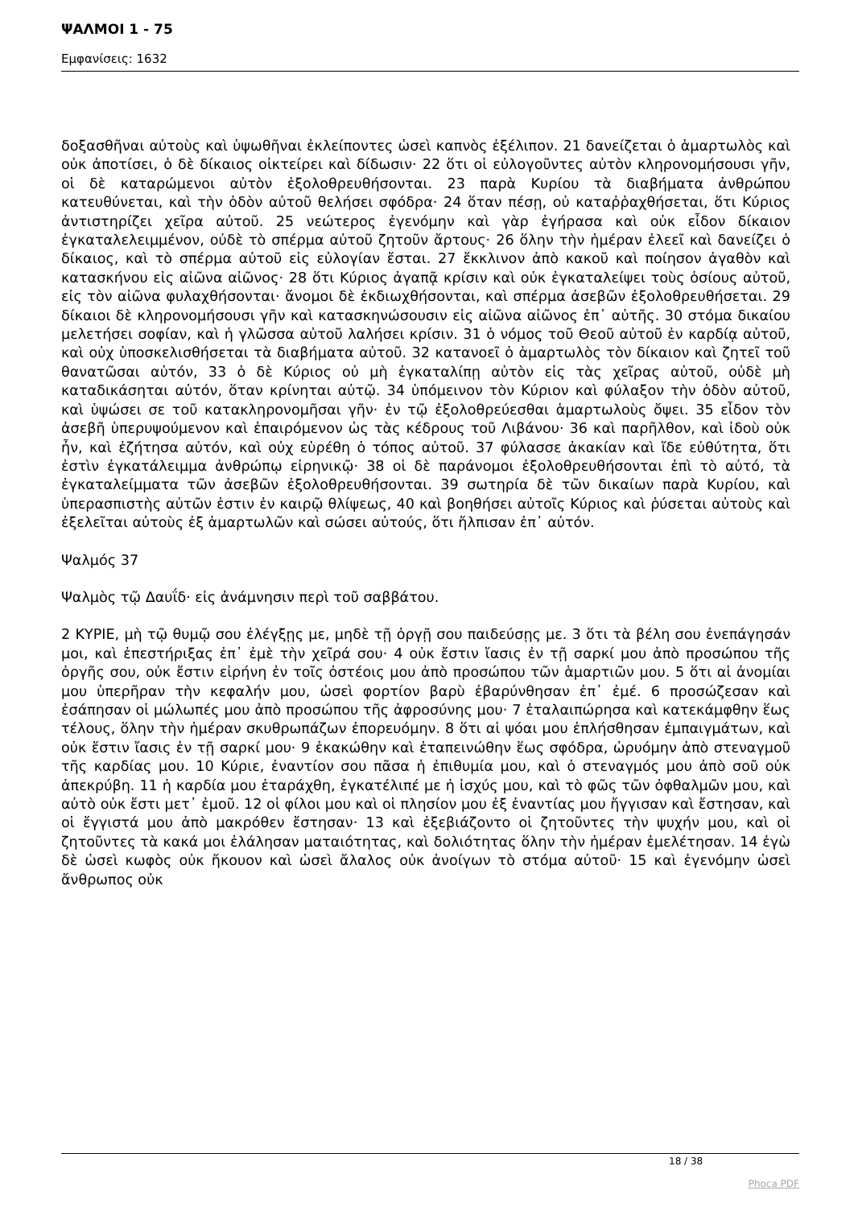ΨΑΛΜΟΙ 1 - 75
Εμφανίσεις: 1632
δοξασθῆναι αὐτοὺς καὶ ὑψωθῆναι ἐκλείποντες ὡσεὶ καπνὸς ἐξέλιπον. 21 δανείζεται ὁ ἁμαρτωλὸς καὶ οὐκ ἀποτίσει, ὁ δὲ δίκαιος οἰκτείρει καὶ δίδωσιν· 22 ὅτι οἱ εὐλογοῦντες αὐτὸν κληρονομήσουσι γῆν, οἱ δὲ καταρώμενοι αὐτὸν ἐξολοθρευθήσονται. 23 παρὰ Κυρίου τὰ διαβήματα ἀνθρώπου κατευθύνεται, καὶ τὴν ὁδὸν αὐτοῦ θελήσει σφόδρα· 24 ὅταν πέσῃ, οὐ καταῤῥαχθήσεται, ὅτι Κύριος ἀντιστηρίζει χεῖρα αὐτοῦ. 25 νεώτερος ἐγενόμην καὶ γὰρ ἐγήρασα καὶ οὐκ εἶδον δίκαιον ἐγκαταλελειμμένον, οὐδὲ τὸ σπέρμα αὐτοῦ ζητοῦν ἄρτους· 26 ὅλην τὴν ἡμέραν ἐλεεῖ καὶ δανείζει ὁ δίκαιος, καὶ τὸ σπέρμα αὐτοῦ εἰς εὐλογίαν ἔσται. 27 ἔκκλινον ἀπὸ κακοῦ καὶ ποίησον ἀγαθὸν καὶ κατασκήνου εἰς αἰῶνα αἰῶνος· 28 ὅτι Κύριος ἀγαπᾷ κρίσιν καὶ οὐκ ἐγκαταλείψει τοὺς ὁσίους αὐτοῦ, εἰς τὸν αἰῶνα φυλαχθήσονται· ἄνομοι δὲ ἐκδιωχθήσονται, καὶ σπέρμα ἀσεβῶν ἐξολοθρευθήσεται. 29 δίκαιοι δὲ κληρονομήσουσι γῆν καὶ κατασκηνώσουσιν εἰς αἰῶνα αἰῶνος ἐπ᾿ αὐτῆς. 30 στόμα δικαίου μελετήσει σοφίαν, καὶ ἡ γλῶσσα αὐτοῦ λαλήσει κρίσιν. 31 ὁ νόμος τοῦ Θεοῦ αὐτοῦ ἐν καρδίᾳ αὐτοῦ, καὶ οὐχ ὑποσκελισθήσεται τὰ διαβήματα αὐτοῦ. 32 κατανοεῖ ὁ ἁμαρτωλὸς τὸν δίκαιον καὶ ζητεῖ τοῦ θανατῶσαι αὐτόν, 33 ὁ δὲ Κύριος οὐ μὴ ἐγκαταλίπῃ αὐτὸν εἰς τὰς χεῖρας αὐτοῦ, οὐδὲ μὴ καταδικάσηται αὐτόν, ὅταν κρίνηται αὐτῷ. 34 ὑπόμεινον τὸν Κύριον καὶ φύλαξον τὴν ὁδὸν αὐτοῦ, καὶ ὑψώσει σε τοῦ κατακληρονομῆσαι γῆν· ἐν τῷ ἐξολοθρεύεσθαι ἁμαρτωλοὺς ὄψει. 35 εἶδον τὸν ἀσεβῆ ὑπερυψούμενον καὶ ἐπαιρόμενον ὡς τὰς κέδρους τοῦ Λιβάνου· 36 καὶ παρῆλθον, καὶ ἰδοὺ οὐκ ἦν, καὶ ἐζήτησα αὐτόν, καὶ οὐχ εὑρέθη ὁ τόπος αὐτοῦ. 37 φύλασσε ἀκακίαν καὶ ἴδε εὐθύτητα, ὅτι ἐστὶν ἐγκατάλειμμα ἀνθρώπῳ εἰρηνικῷ· 38 οἱ δὲ παράνομοι ἐξολοθρευθήσονται ἐπὶ τὸ αὐτό, τὰ ἐγκαταλείμματα τῶν ἀσεβῶν ἐξολοθρευθήσονται. 39 σωτηρία δὲ τῶν δικαίων παρὰ Κυρίου, καὶ ὑπερασπιστὴς αὐτῶν ἐστιν ἐν καιρῷ θλίψεως, 40 καὶ βοηθήσει αὐτοῖς Κύριος καὶ ῥύσεται αὐτοὺς καὶ ἐξελεῖται αὐτοὺς ἐξ ἁμαρτωλῶν καὶ σώσει αὐτούς, ὅτι ἤλπισαν ἐπ᾿ αὐτόν.
Ψαλμός 37
Ψαλμὸς τῷ Δαυΐδ· εἰς ἀνάμνησιν περὶ τοῦ σαββάτου.
2 ΚΥΡΙΕ, μὴ τῷ θυμῷ σου ἐλέγξῃς με, μηδὲ τῇ ὀργῇ σου παιδεύσῃς με. 3 ὅτι τὰ βέλη σου ἐνεπάγησάν μοι, καὶ ἐπεστήριξας ἐπ᾿ ἐμὲ τὴν χεῖρά σου· 4 οὐκ ἔστιν ἴασις ἐν τῇ σαρκί μου ἀπὸ προσώπου τῆς ὀργῆς σου, οὐκ ἔστιν εἰρήνη ἐν τοῖς ὀστέοις μου ἀπὸ προσώπου τῶν ἁμαρτιῶν μου. 5 ὅτι αἱ ἀνομίαι μου ὑπερῆραν τὴν κεφαλήν μου, ὡσεὶ φορτίον βαρὺ ἐβαρύνθησαν ἐπ᾿ ἐμέ. 6 προσώζεσαν καὶ ἐσάπησαν οἱ μώλωπές μου ἀπὸ προσώπου τῆς ἀφροσύνης μου· 7 ἐταλαιπώρησα καὶ κατεκάμφθην ἕως τέλους, ὅλην τὴν ἡμέραν σκυθρωπάζων ἐπορευόμην. 8 ὅτι αἱ ψόαι μου ἐπλήσθησαν ἐμπαιγμάτων, καὶ οὐκ ἔστιν ἴασις ἐν τῇ σαρκί μου· 9 ἐκακώθην καὶ ἐταπεινώθην ἕως σφόδρα, ὠρυόμην ἀπὸ στεναγμοῦ τῆς καρδίας μου. 10 Κύριε, ἐναντίον σου πᾶσα ἡ ἐπιθυμία μου, καὶ ὁ στεναγμός μου ἀπὸ σοῦ οὐκ ἀπεκρύβη. 11 ἡ καρδία μου ἐταράχθη, ἐγκατέλιπέ με ἡ ἰσχύς μου, καὶ τὸ φῶς τῶν ὀφθαλμῶν μου, καὶ αὐτὸ οὐκ ἔστι μετ᾿ ἐμοῦ. 12 οἱ φίλοι μου καὶ οἱ πλησίον μου ἐξ ἐναντίας μου ἤγγισαν καὶ ἔστησαν, καὶ οἱ ἔγγιστά μου ἀπὸ μακρόθεν ἔστησαν· 13 καὶ ἐξεβιάζοντο οἱ ζητοῦντες τὴν ψυχήν μου, καὶ οἱ ζητοῦντες τὰ κακά μοι ἐλάλησαν ματαιότητας, καὶ δολιότητας ὅλην τὴν ἡμέραν ἐμελέτησαν. 14 ἐγὼ δὲ ὡσεὶ κωφὸς οὐκ ἤκουον καὶ ὡσεὶ ἄλαλος οὐκ ἀνοίγων τὸ στόμα αὐτοῦ· 15 καὶ ἐγενόμην ὡσεὶ ἄνθρωπος οὐκ
18 / 38
Phoca PDF